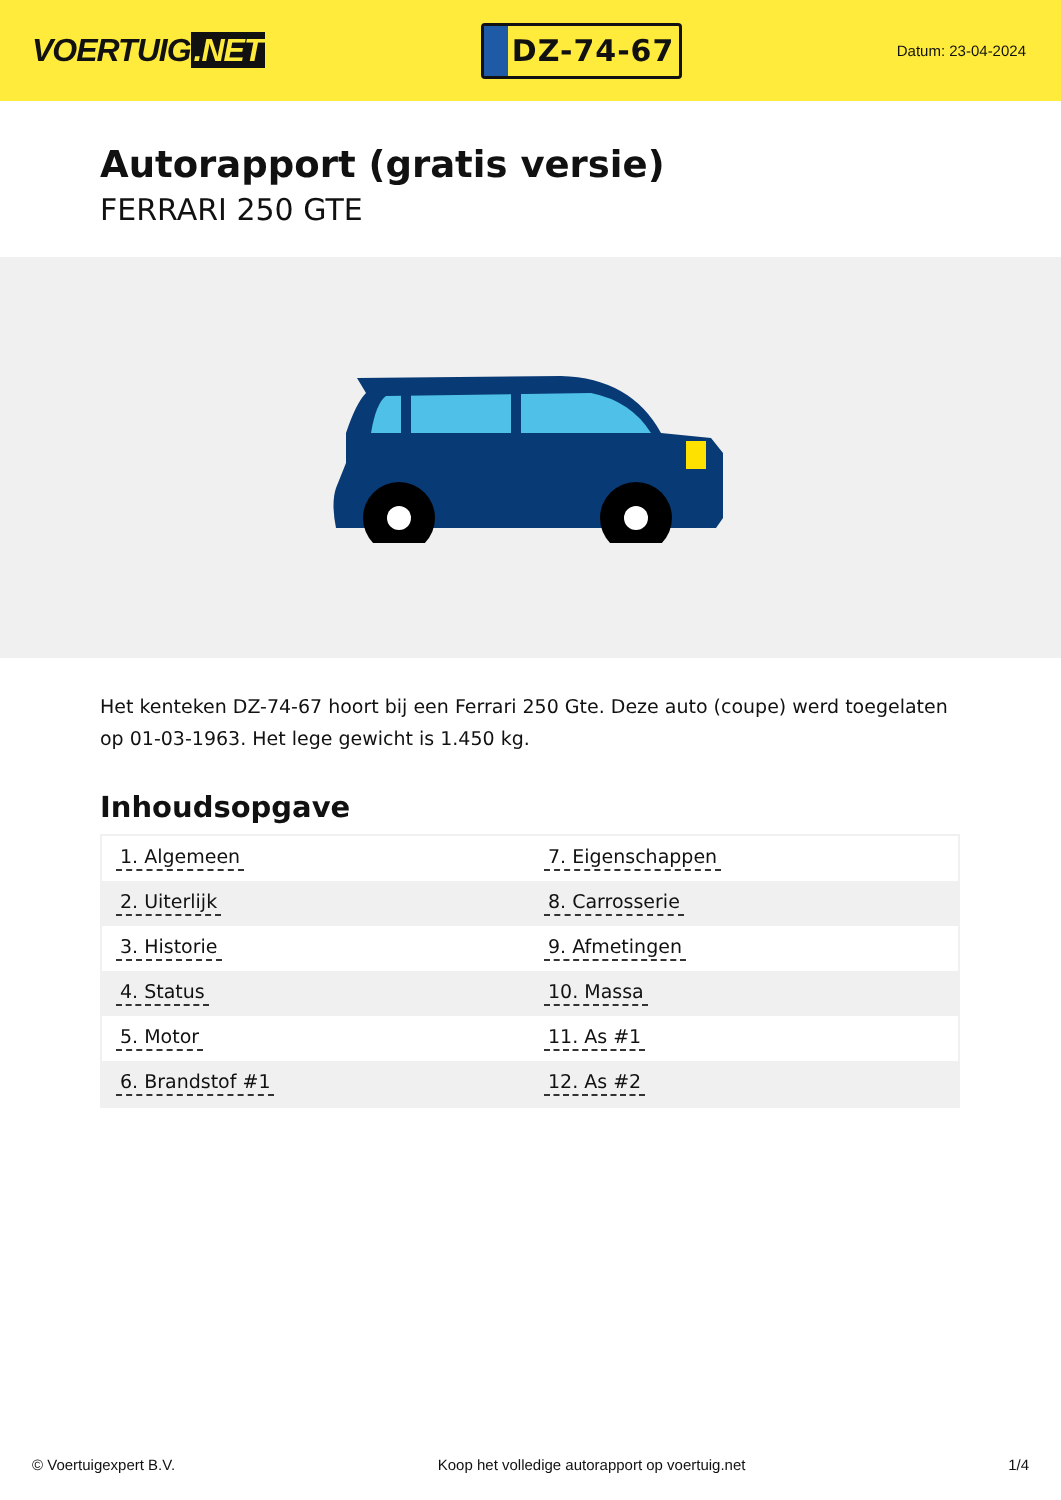VOERTUIG.NET
DZ-74-67
Datum: 23-04-2024
Autorapport (gratis versie)
FERRARI 250 GTE
Het kenteken DZ-74-67 hoort bij een Ferrari 250 Gte. Deze auto (coupe) werd toegelaten op 01-03-1963. Het lege gewicht is 1.450 kg.
Inhoudsopgave
| 1. Algemeen | 7. Eigenschappen |
| 2. Uiterlijk | 8. Carrosserie |
| 3. Historie | 9. Afmetingen |
| 4. Status | 10. Massa |
| 5. Motor | 11. As #1 |
| 6. Brandstof #1 | 12. As #2 |
© Voertuigexpert B.V. Koop het volledige autorapport op voertuig.net
1/4